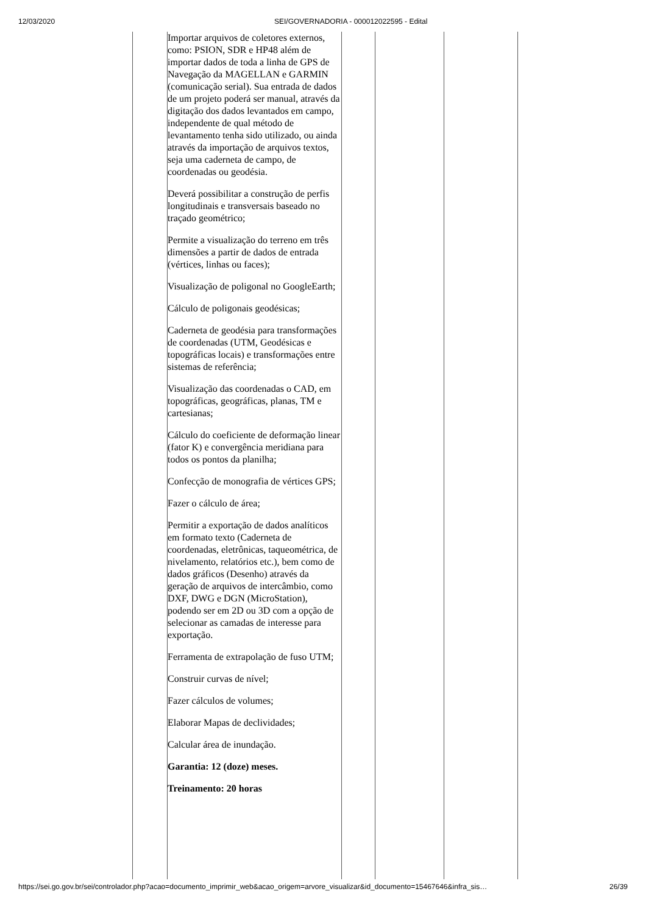12/03/2020 SEI/GOVERNADORIA - 000012022595 - Edital
| | Importar arquivos de coletores externos, como: PSION, SDR e HP48 além de importar dados de toda a linha de GPS de Navegação da MAGELLAN e GARMIN (comunicação serial). Sua entrada de dados de um projeto poderá ser manual, através da digitação dos dados levantados em campo, independente de qual método de levantamento tenha sido utilizado, ou ainda através da importação de arquivos textos, seja uma caderneta de campo, de coordenadas ou geodésia. Deverá possibilitar a construção de perfis longitudinais e transversais baseado no traçado geométrico; Permite a visualização do terreno em três dimensões a partir de dados de entrada (vértices, linhas ou faces); Visualização de poligonal no GoogleEarth; Cálculo de poligonais geodésicas; Caderneta de geodésia para transformações de coordenadas (UTM, Geodésicas e topográficas locais) e transformações entre sistemas de referência; Visualização das coordenadas o CAD, em topográficas, geográficas, planas, TM e cartesianas; Cálculo do coeficiente de deformação linear (fator K) e convergência meridiana para todos os pontos da planilha; Confecção de monografia de vértices GPS; Fazer o cálculo de área; Permitir a exportação de dados analíticos em formato texto (Caderneta de coordenadas, eletrônicas, taqueométrica, de nivelamento, relatórios etc.), bem como de dados gráficos (Desenho) através da geração de arquivos de intercâmbio, como DXF, DWG e DGN (MicroStation), podendo ser em 2D ou 3D com a opção de selecionar as camadas de interesse para exportação. Ferramenta de extrapolação de fuso UTM; Construir curvas de nível; Fazer cálculos de volumes; Elaborar Mapas de declividades; Calcular área de inundação. Garantia: 12 (doze) meses. Treinamento: 20 horas | | | |
https://sei.go.gov.br/sei/controlador.php?acao=documento_imprimir_web&acao_origem=arvore_visualizar&id_documento=15467646&infra_sis… 26/39